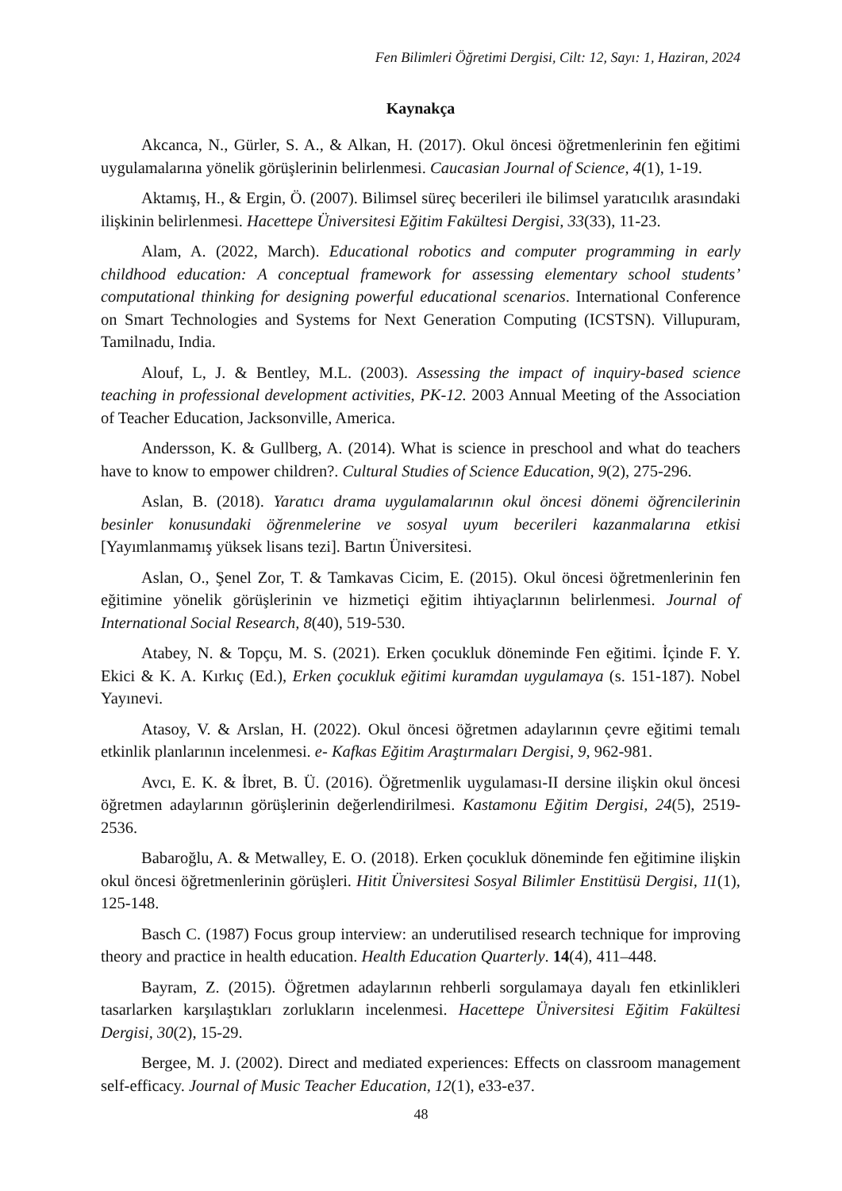Fen Bilimleri Öğretimi Dergisi, Cilt: 12, Sayı: 1, Haziran, 2024
Kaynakça
Akcanca, N., Gürler, S. A., & Alkan, H. (2017). Okul öncesi öğretmenlerinin fen eğitimi uygulamalarına yönelik görüşlerinin belirlenmesi. Caucasian Journal of Science, 4(1), 1-19.
Aktamış, H., & Ergin, Ö. (2007). Bilimsel süreç becerileri ile bilimsel yaratıcılık arasındaki ilişkinin belirlenmesi. Hacettepe Üniversitesi Eğitim Fakültesi Dergisi, 33(33), 11-23.
Alam, A. (2022, March). Educational robotics and computer programming in early childhood education: A conceptual framework for assessing elementary school students’ computational thinking for designing powerful educational scenarios. International Conference on Smart Technologies and Systems for Next Generation Computing (ICSTSN). Villupuram, Tamilnadu, India.
Alouf, L, J. & Bentley, M.L. (2003). Assessing the impact of inquiry-based science teaching in professional development activities, PK-12. 2003 Annual Meeting of the Association of Teacher Education, Jacksonville, America.
Andersson, K. & Gullberg, A. (2014). What is science in preschool and what do teachers have to know to empower children?. Cultural Studies of Science Education, 9(2), 275-296.
Aslan, B. (2018). Yaratıcı drama uygulamalarının okul öncesi dönemi öğrencilerinin besinler konusundaki öğrenmelerine ve sosyal uyum becerileri kazanmalarına etkisi [Yayımlanmamış yüksek lisans tezi]. Bartın Üniversitesi.
Aslan, O., Şenel Zor, T. & Tamkavas Cicim, E. (2015). Okul öncesi öğretmenlerinin fen eğitimine yönelik görüşlerinin ve hizmetiçi eğitim ihtiyaçlarının belirlenmesi. Journal of International Social Research, 8(40), 519-530.
Atabey, N. & Topçu, M. S. (2021). Erken çocukluk döneminde Fen eğitimi. İçinde F. Y. Ekici & K. A. Kırkıç (Ed.), Erken çocukluk eğitimi kuramdan uygulamaya (s. 151-187). Nobel Yayınevi.
Atasoy, V. & Arslan, H. (2022). Okul öncesi öğretmen adaylarının çevre eğitimi temalı etkinlik planlarının incelenmesi. e- Kafkas Eğitim Araştırmaları Dergisi, 9, 962-981.
Avcı, E. K. & İbret, B. Ü. (2016). Öğretmenlik uygulaması-II dersine ilişkin okul öncesi öğretmen adaylarının görüşlerinin değerlendirilmesi. Kastamonu Eğitim Dergisi, 24(5), 2519-2536.
Babaroğlu, A. & Metwalley, E. O. (2018). Erken çocukluk döneminde fen eğitimine ilişkin okul öncesi öğretmenlerinin görüşleri. Hitit Üniversitesi Sosyal Bilimler Enstitüsü Dergisi, 11(1), 125-148.
Basch C. (1987) Focus group interview: an underutilised research technique for improving theory and practice in health education. Health Education Quarterly. 14(4), 411–448.
Bayram, Z. (2015). Öğretmen adaylarının rehberli sorgulamaya dayalı fen etkinlikleri tasarlarken karşılaştıkları zorlukların incelenmesi. Hacettepe Üniversitesi Eğitim Fakültesi Dergisi, 30(2), 15-29.
Bergee, M. J. (2002). Direct and mediated experiences: Effects on classroom management self-efficacy. Journal of Music Teacher Education, 12(1), e33-e37.
48